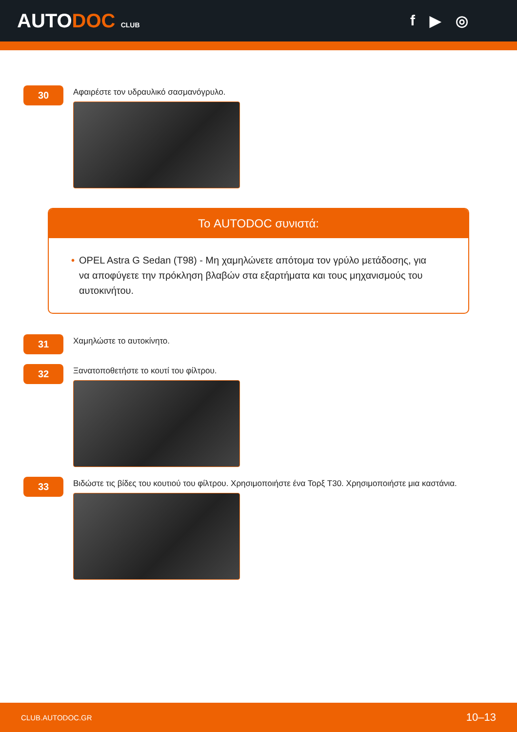AUTODOC CLUB
f ▶ ◎
30
Αφαιρέστε τον υδραυλικό σασμανόγρυλο.
Το AUTODOC συνιστά:
• OPEL Astra G Sedan (T98) - Μη χαμηλώνετε απότομα τον γρύλο μετάδοσης, για να αποφύγετε την πρόκληση βλαβών στα εξαρτήματα και τους μηχανισμούς του αυτοκινήτου.
31
Χαμηλώστε το αυτοκίνητο.
32
Ξανατοποθετήστε το κουτί του φίλτρου.
33
Βιδώστε τις βίδες του κουτιού του φίλτρου. Χρησιμοποιήστε ένα Τορξ T30. Χρησιμοποιήστε μια καστάνια.
CLUB.AUTODOC.GR 10–13